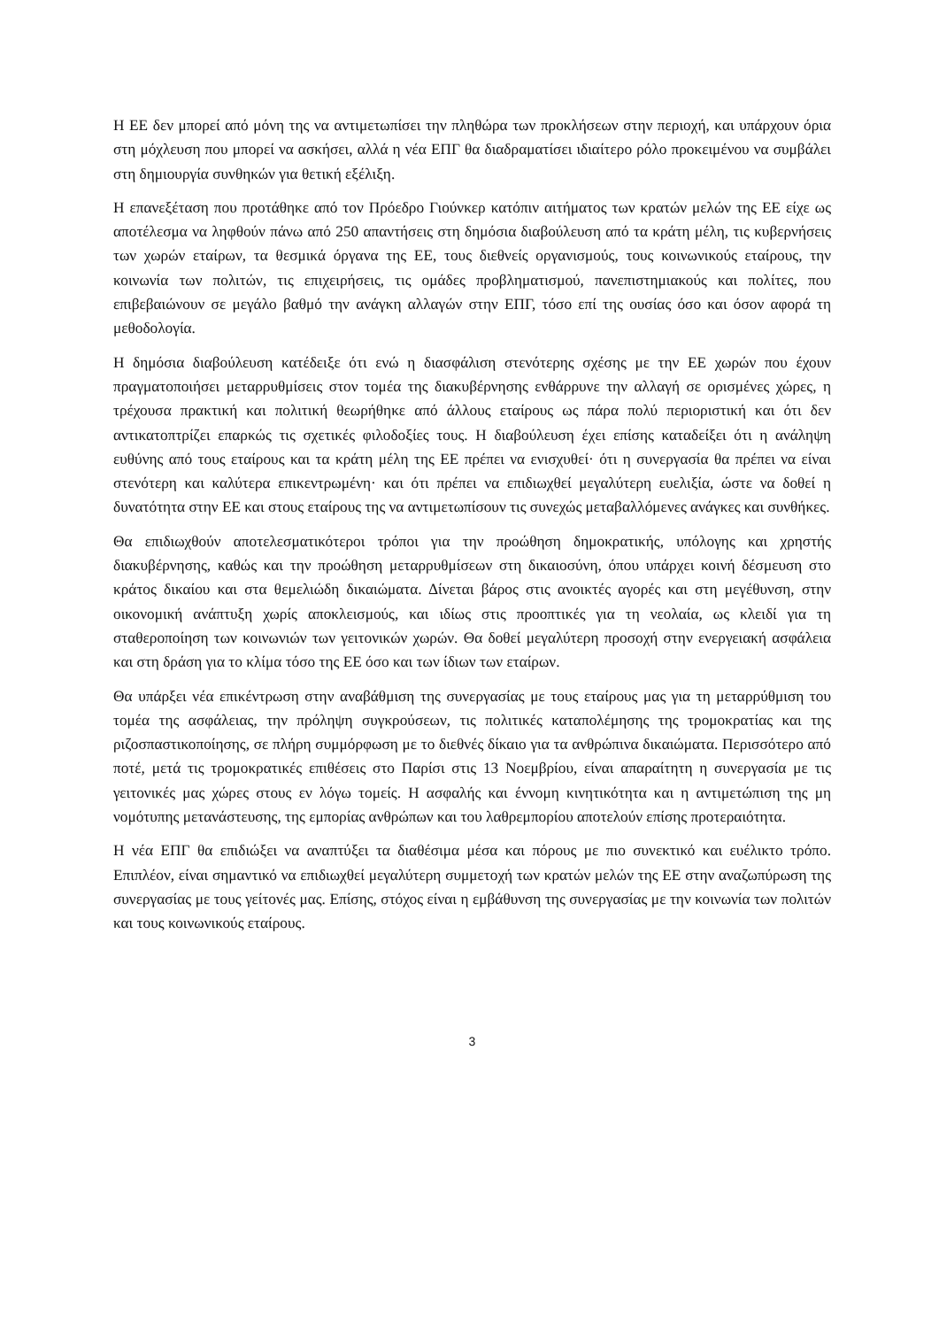Η ΕΕ δεν μπορεί από μόνη της να αντιμετωπίσει την πληθώρα των προκλήσεων στην περιοχή, και υπάρχουν όρια στη μόχλευση που μπορεί να ασκήσει, αλλά η νέα ΕΠΓ θα διαδραματίσει ιδιαίτερο ρόλο προκειμένου να συμβάλει στη δημιουργία συνθηκών για θετική εξέλιξη.
Η επανεξέταση που προτάθηκε από τον Πρόεδρο Γιούνκερ κατόπιν αιτήματος των κρατών μελών της ΕΕ είχε ως αποτέλεσμα να ληφθούν πάνω από 250 απαντήσεις στη δημόσια διαβούλευση από τα κράτη μέλη, τις κυβερνήσεις των χωρών εταίρων, τα θεσμικά όργανα της ΕΕ, τους διεθνείς οργανισμούς, τους κοινωνικούς εταίρους, την κοινωνία των πολιτών, τις επιχειρήσεις, τις ομάδες προβληματισμού, πανεπιστημιακούς και πολίτες, που επιβεβαιώνουν σε μεγάλο βαθμό την ανάγκη αλλαγών στην ΕΠΓ, τόσο επί της ουσίας όσο και όσον αφορά τη μεθοδολογία.
Η δημόσια διαβούλευση κατέδειξε ότι ενώ η διασφάλιση στενότερης σχέσης με την ΕΕ χωρών που έχουν πραγματοποιήσει μεταρρυθμίσεις στον τομέα της διακυβέρνησης ενθάρρυνε την αλλαγή σε ορισμένες χώρες, η τρέχουσα πρακτική και πολιτική θεωρήθηκε από άλλους εταίρους ως πάρα πολύ περιοριστική και ότι δεν αντικατοπτρίζει επαρκώς τις σχετικές φιλοδοξίες τους. Η διαβούλευση έχει επίσης καταδείξει ότι η ανάληψη ευθύνης από τους εταίρους και τα κράτη μέλη της ΕΕ πρέπει να ενισχυθεί· ότι η συνεργασία θα πρέπει να είναι στενότερη και καλύτερα επικεντρωμένη· και ότι πρέπει να επιδιωχθεί μεγαλύτερη ευελιξία, ώστε να δοθεί η δυνατότητα στην ΕΕ και στους εταίρους της να αντιμετωπίσουν τις συνεχώς μεταβαλλόμενες ανάγκες και συνθήκες.
Θα επιδιωχθούν αποτελεσματικότεροι τρόποι για την προώθηση δημοκρατικής, υπόλογης και χρηστής διακυβέρνησης, καθώς και την προώθηση μεταρρυθμίσεων στη δικαιοσύνη, όπου υπάρχει κοινή δέσμευση στο κράτος δικαίου και στα θεμελιώδη δικαιώματα. Δίνεται βάρος στις ανοικτές αγορές και στη μεγέθυνση, στην οικονομική ανάπτυξη χωρίς αποκλεισμούς, και ιδίως στις προοπτικές για τη νεολαία, ως κλειδί για τη σταθεροποίηση των κοινωνιών των γειτονικών χωρών. Θα δοθεί μεγαλύτερη προσοχή στην ενεργειακή ασφάλεια και στη δράση για το κλίμα τόσο της ΕΕ όσο και των ίδιων των εταίρων.
Θα υπάρξει νέα επικέντρωση στην αναβάθμιση της συνεργασίας με τους εταίρους μας για τη μεταρρύθμιση του τομέα της ασφάλειας, την πρόληψη συγκρούσεων, τις πολιτικές καταπολέμησης της τρομοκρατίας και της ριζοσπαστικοποίησης, σε πλήρη συμμόρφωση με το διεθνές δίκαιο για τα ανθρώπινα δικαιώματα. Περισσότερο από ποτέ, μετά τις τρομοκρατικές επιθέσεις στο Παρίσι στις 13 Νοεμβρίου, είναι απαραίτητη η συνεργασία με τις γειτονικές μας χώρες στους εν λόγω τομείς. Η ασφαλής και έννομη κινητικότητα και η αντιμετώπιση της μη νομότυπης μετανάστευσης, της εμπορίας ανθρώπων και του λαθρεμπορίου αποτελούν επίσης προτεραιότητα.
Η νέα ΕΠΓ θα επιδιώξει να αναπτύξει τα διαθέσιμα μέσα και πόρους με πιο συνεκτικό και ευέλικτο τρόπο. Επιπλέον, είναι σημαντικό να επιδιωχθεί μεγαλύτερη συμμετοχή των κρατών μελών της ΕΕ στην αναζωπύρωση της συνεργασίας με τους γείτονές μας. Επίσης, στόχος είναι η εμβάθυνση της συνεργασίας με την κοινωνία των πολιτών και τους κοινωνικούς εταίρους.
3